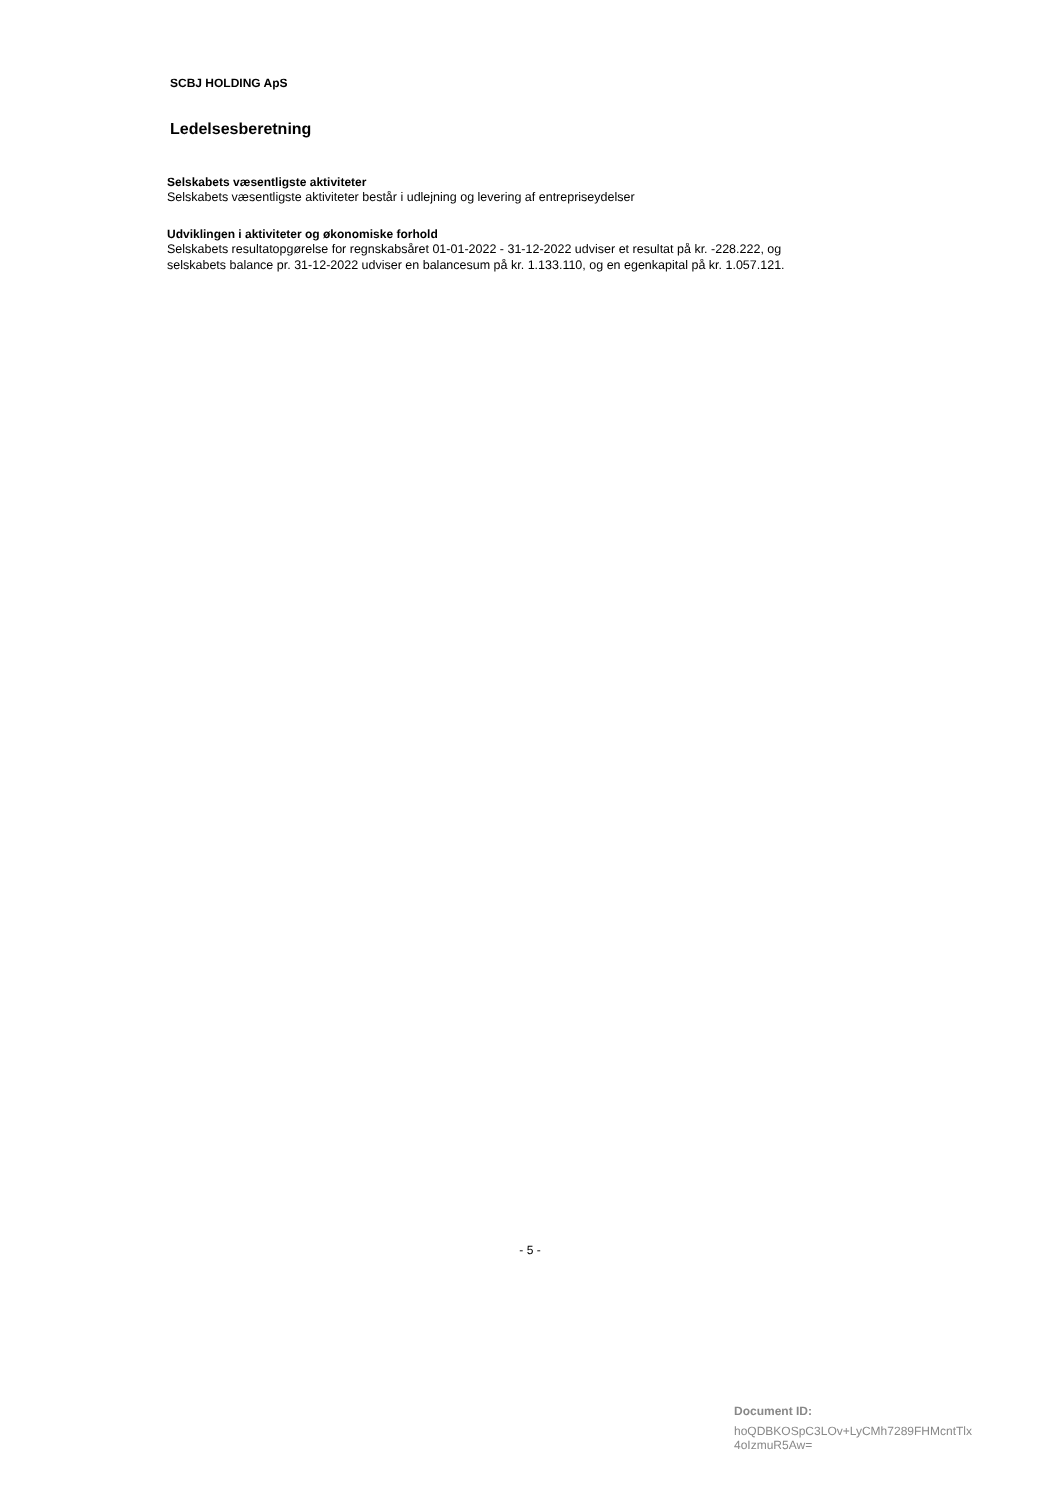SCBJ HOLDING ApS
Ledelsesberetning
Selskabets væsentligste aktiviteter
Selskabets væsentligste aktiviteter består i udlejning og levering af entrepriseydelser
Udviklingen i aktiviteter og økonomiske forhold
Selskabets resultatopgørelse for regnskabsåret 01-01-2022 - 31-12-2022 udviser et resultat på kr. -228.222, og
selskabets balance pr. 31-12-2022 udviser en balancesum på kr. 1.133.110, og en egenkapital på kr. 1.057.121.
- 5 -
Document ID:
hoQDBKOSpC3LOv+LyCMh7289FHMcntTlx
4oIzmuR5Aw=